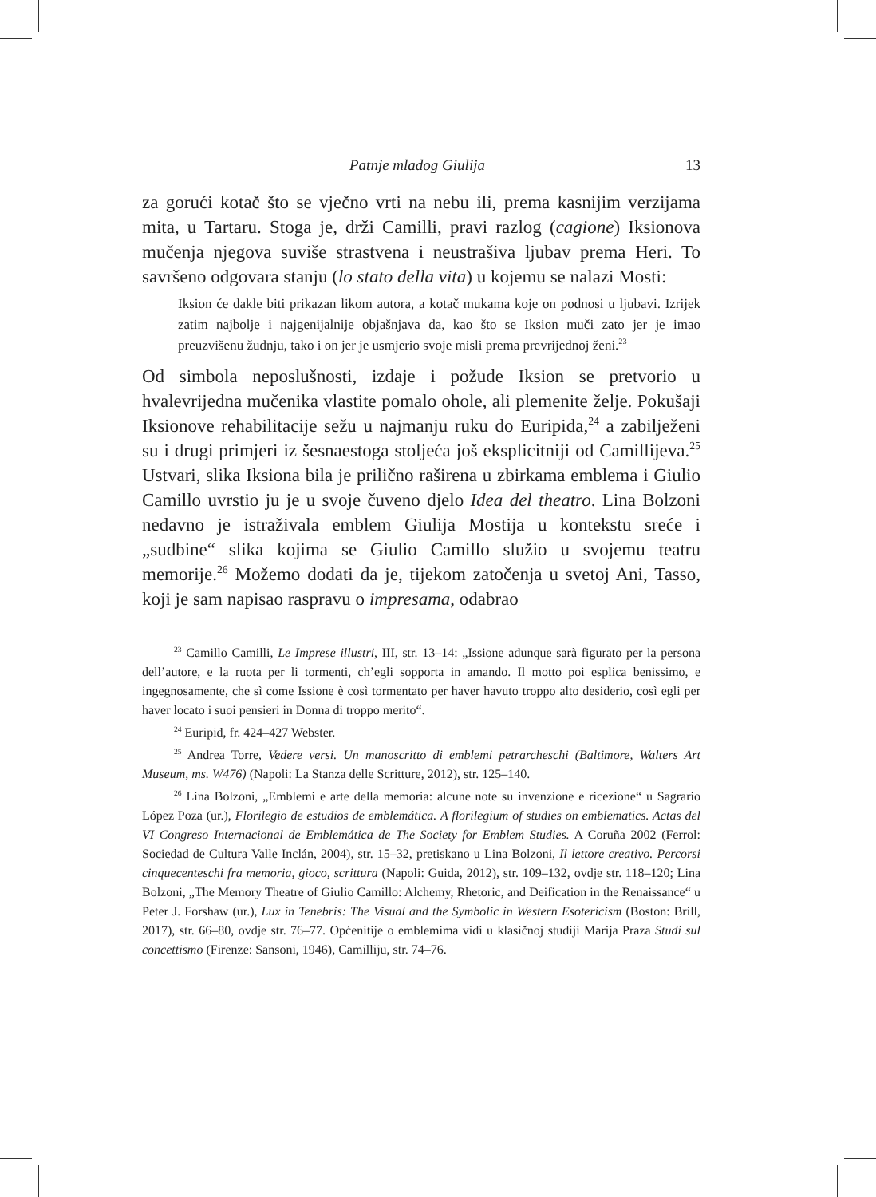Patnje mladog Giulija 13
za gorući kotač što se vječno vrti na nebu ili, prema kasnijim verzijama mita, u Tartaru. Stoga je, drži Camilli, pravi razlog (cagione) Iksionova mučenja njegova suviše strastvena i neustrašiva ljubav prema Heri. To savršeno odgovara stanju (lo stato della vita) u kojemu se nalazi Mosti:
Iksion će dakle biti prikazan likom autora, a kotač mukama koje on podnosi u ljubavi. Izrijek zatim najbolje i najgenijalnije objašnjava da, kao što se Iksion muči zato jer je imao preuzvišenu žudnju, tako i on jer je usmjerio svoje misli prema prevrijednoj ženi.<sup>23</sup>
Od simbola neposlušnosti, izdaje i požude Iksion se pretvorio u hvalevrijedna mučenika vlastite pomalo ohole, ali plemenite želje. Pokušaji Iksionove rehabilitacije sežu u najmanju ruku do Euripida,<sup>24</sup> a zabilježeni su i drugi primjeri iz šesnaestoga stoljeća još eksplicitniji od Camillijeva.<sup>25</sup> Ustvari, slika Iksiona bila je prilično raširena u zbirkama emblema i Giulio Camillo uvrstio ju je u svoje čuveno djelo Idea del theatro. Lina Bolzoni nedavno je istraživala emblem Giulija Mostija u kontekstu sreće i „sudbine“ slika kojima se Giulio Camillo služio u svojemu teatru memorije.<sup>26</sup> Možemo dodati da je, tijekom zatočenja u svetoj Ani, Tasso, koji je sam napisao raspravu o impresama, odabrao
<sup>23</sup> Camillo Camilli, Le Imprese illustri, III, str. 13–14: „Issione adunque sarà figurato per la persona dell’autore, e la ruota per li tormenti, ch’egli sopporta in amando. Il motto poi esplica benissimo, e ingegnosamente, che sì come Issione è così tormentato per haver havuto troppo alto desiderio, così egli per haver locato i suoi pensieri in Donna di troppo merito“.
<sup>24</sup> Euripid, fr. 424–427 Webster.
<sup>25</sup> Andrea Torre, Vedere versi. Un manoscritto di emblemi petrarcheschi (Baltimore, Walters Art Museum, ms. W476) (Napoli: La Stanza delle Scritture, 2012), str. 125–140.
<sup>26</sup> Lina Bolzoni, „Emblemi e arte della memoria: alcune note su invenzione e ricezione“ u Sagrario López Poza (ur.), Florilegio de estudios de emblemática. A florilegium of studies on emblematics. Actas del VI Congreso Internacional de Emblemática de The Society for Emblem Studies. A Coruña 2002 (Ferrol: Sociedad de Cultura Valle Inclán, 2004), str. 15–32, pretiskano u Lina Bolzoni, Il lettore creativo. Percorsi cinquecenteschi fra memoria, gioco, scrittura (Napoli: Guida, 2012), str. 109–132, ovdje str. 118–120; Lina Bolzoni, „The Memory Theatre of Giulio Camillo: Alchemy, Rhetoric, and Deification in the Renaissance“ u Peter J. Forshaw (ur.), Lux in Tenebris: The Visual and the Symbolic in Western Esotericism (Boston: Brill, 2017), str. 66–80, ovdje str. 76–77. Općenitije o emblemima vidi u klasičnoj studiji Marija Praza Studi sul concettismo (Firenze: Sansoni, 1946), Camilliju, str. 74–76.